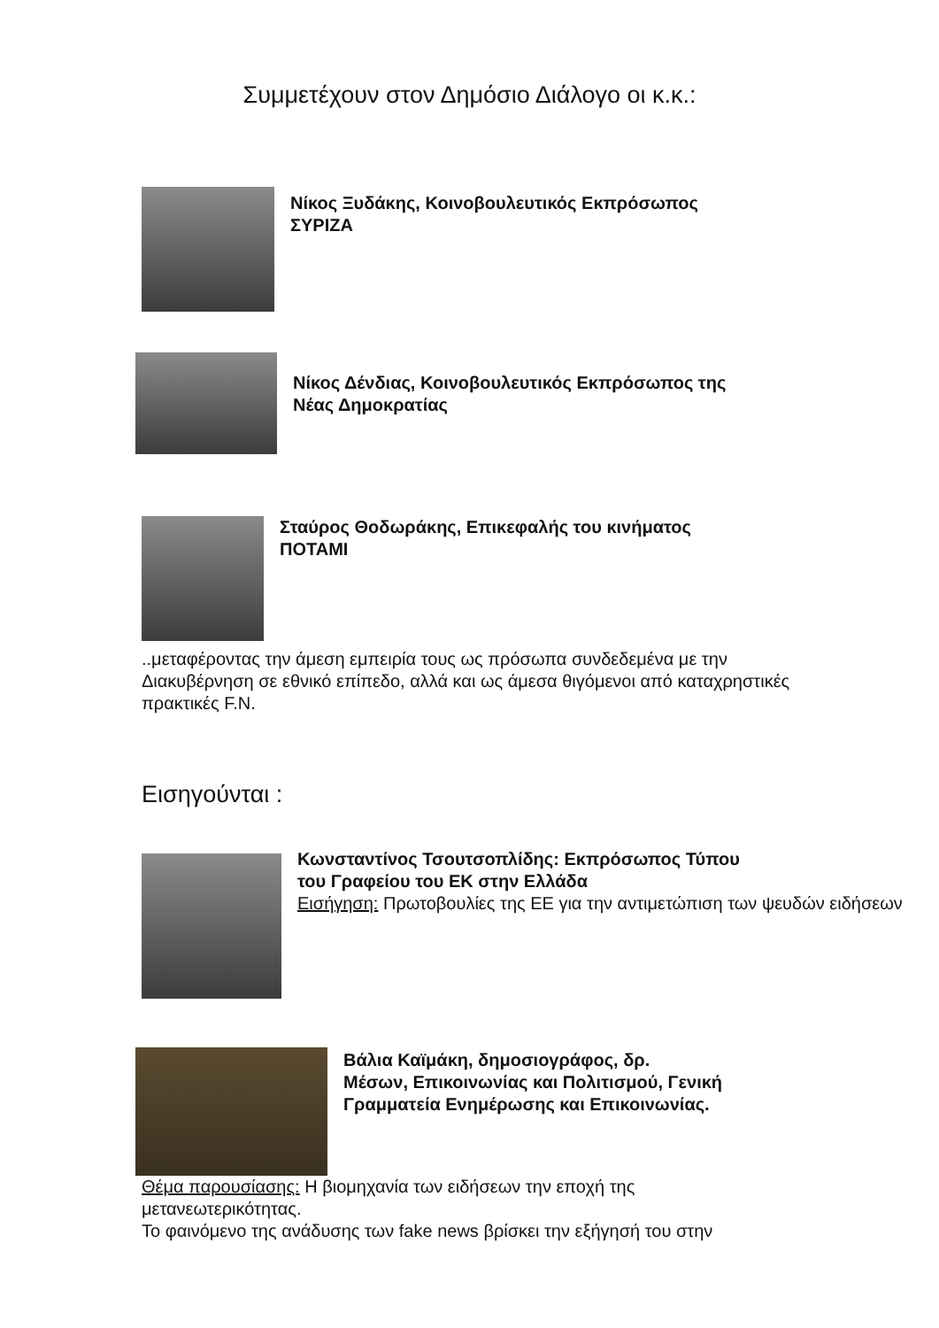Συμμετέχουν στον Δημόσιο Διάλογο οι κ.κ.:
Νίκος Ξυδάκης, Κοινοβουλευτικός Εκπρόσωπος
ΣΥΡΙΖΑ
Νίκος Δένδιας, Κοινοβουλευτικός Εκπρόσωπος της
Νέας Δημοκρατίας
Σταύρος Θοδωράκης, Επικεφαλής του κινήματος
ΠΟΤΑΜΙ
..μεταφέροντας την άμεση εμπειρία τους ως πρόσωπα συνδεδεμένα με την Διακυβέρνηση σε εθνικό επίπεδο, αλλά και ως άμεσα θιγόμενοι από καταχρηστικές πρακτικές F.N.
Εισηγούνται :
Κωνσταντίνος Τσουτσοπλίδης: Εκπρόσωπος Τύπου
του Γραφείου του ΕΚ στην Ελλάδα
Εισήγηση: Πρωτοβουλίες της ΕΕ για την αντιμετώπιση των ψευδών ειδήσεων
Βάλια Καϊμάκη, δημοσιογράφος, δρ.
Μέσων, Επικοινωνίας και Πολιτισμού, Γενική
Γραμματεία Ενημέρωσης και Επικοινωνίας.
Θέμα παρουσίασης: Η βιομηχανία των ειδήσεων την εποχή της μετανεωτερικότητας.
Το φαινόμενο της ανάδυσης των fake news βρίσκει την εξήγησή του στην